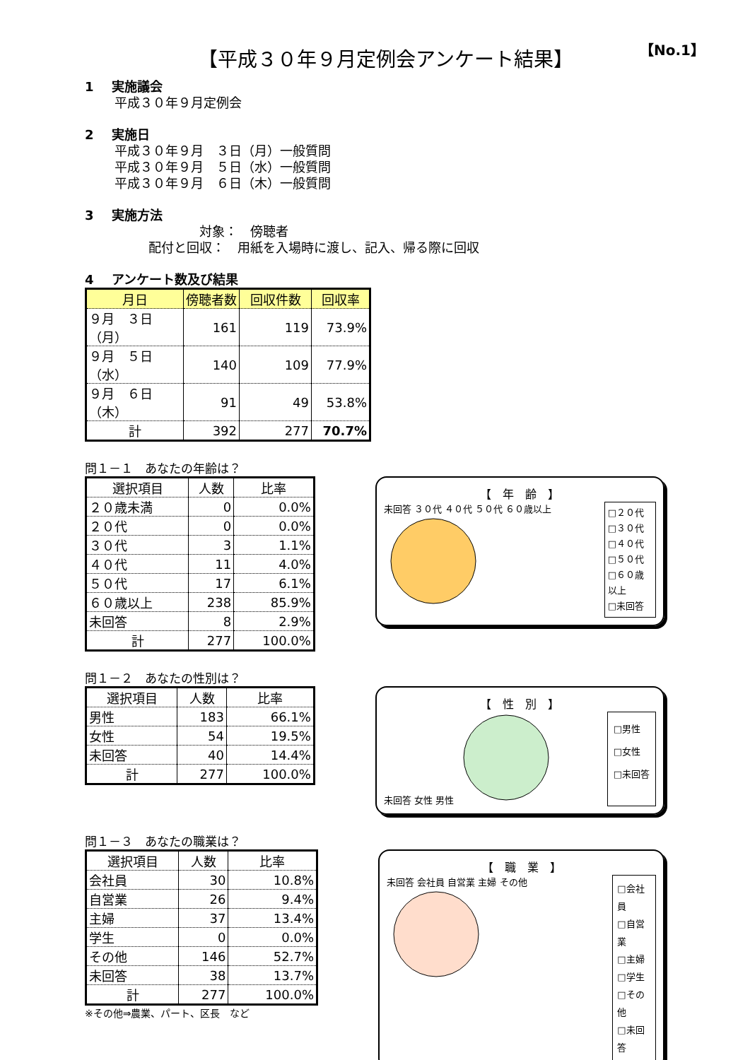【No.1】
【平成３０年９月定例会アンケート結果】
1 実施議会
平成３０年９月定例会
2 実施日
平成３０年９月　３日（月）一般質問
平成３０年９月　５日（水）一般質問
平成３０年９月　６日（木）一般質問
3 実施方法
　　　　対象：　傍聴者
配付と回収：　用紙を入場時に渡し、記入、帰る際に回収
4 アンケート数及び結果
| 月日 | 傍聴者数 | 回収件数 | 回収率 |
| --- | --- | --- | --- |
| ９月 ３日（月） | 161 | 119 | 73.9% |
| ９月 ５日（水） | 140 | 109 | 77.9% |
| ９月 ６日（木） | 91 | 49 | 53.8% |
| 計 | 392 | 277 | 70.7% |
問１－１　あなたの年齢は？
| 選択項目 | 人数 | 比率 |
| --- | --- | --- |
| ２０歳未満 | 0 | 0.0% |
| ２０代 | 0 | 0.0% |
| ３０代 | 3 | 1.1% |
| ４０代 | 11 | 4.0% |
| ５０代 | 17 | 6.1% |
| ６０歳以上 | 238 | 85.9% |
| 未回答 | 8 | 2.9% |
| 計 | 277 | 100.0% |
【　年　齢　】
未回答 ３０代 ４０代 ５０代 ６０歳以上
□２０代
□３０代
□４０代
□５０代
□６０歳以上
□未回答
問１－２　あなたの性別は？
| 選択項目 | 人数 | 比率 |
| --- | --- | --- |
| 男性 | 183 | 66.1% |
| 女性 | 54 | 19.5% |
| 未回答 | 40 | 14.4% |
| 計 | 277 | 100.0% |
【　性　別　】
未回答 女性 男性
□男性
□女性
□未回答
問１－３　あなたの職業は？
| 選択項目 | 人数 | 比率 |
| --- | --- | --- |
| 会社員 | 30 | 10.8% |
| 自営業 | 26 | 9.4% |
| 主婦 | 37 | 13.4% |
| 学生 | 0 | 0.0% |
| その他 | 146 | 52.7% |
| 未回答 | 38 | 13.7% |
| 計 | 277 | 100.0% |
※その他⇒農業、パート、区長　など
【　職　業　】
未回答 会社員 自営業 主婦 その他
□会社員
□自営業
□主婦
□学生
□その他
□未回答